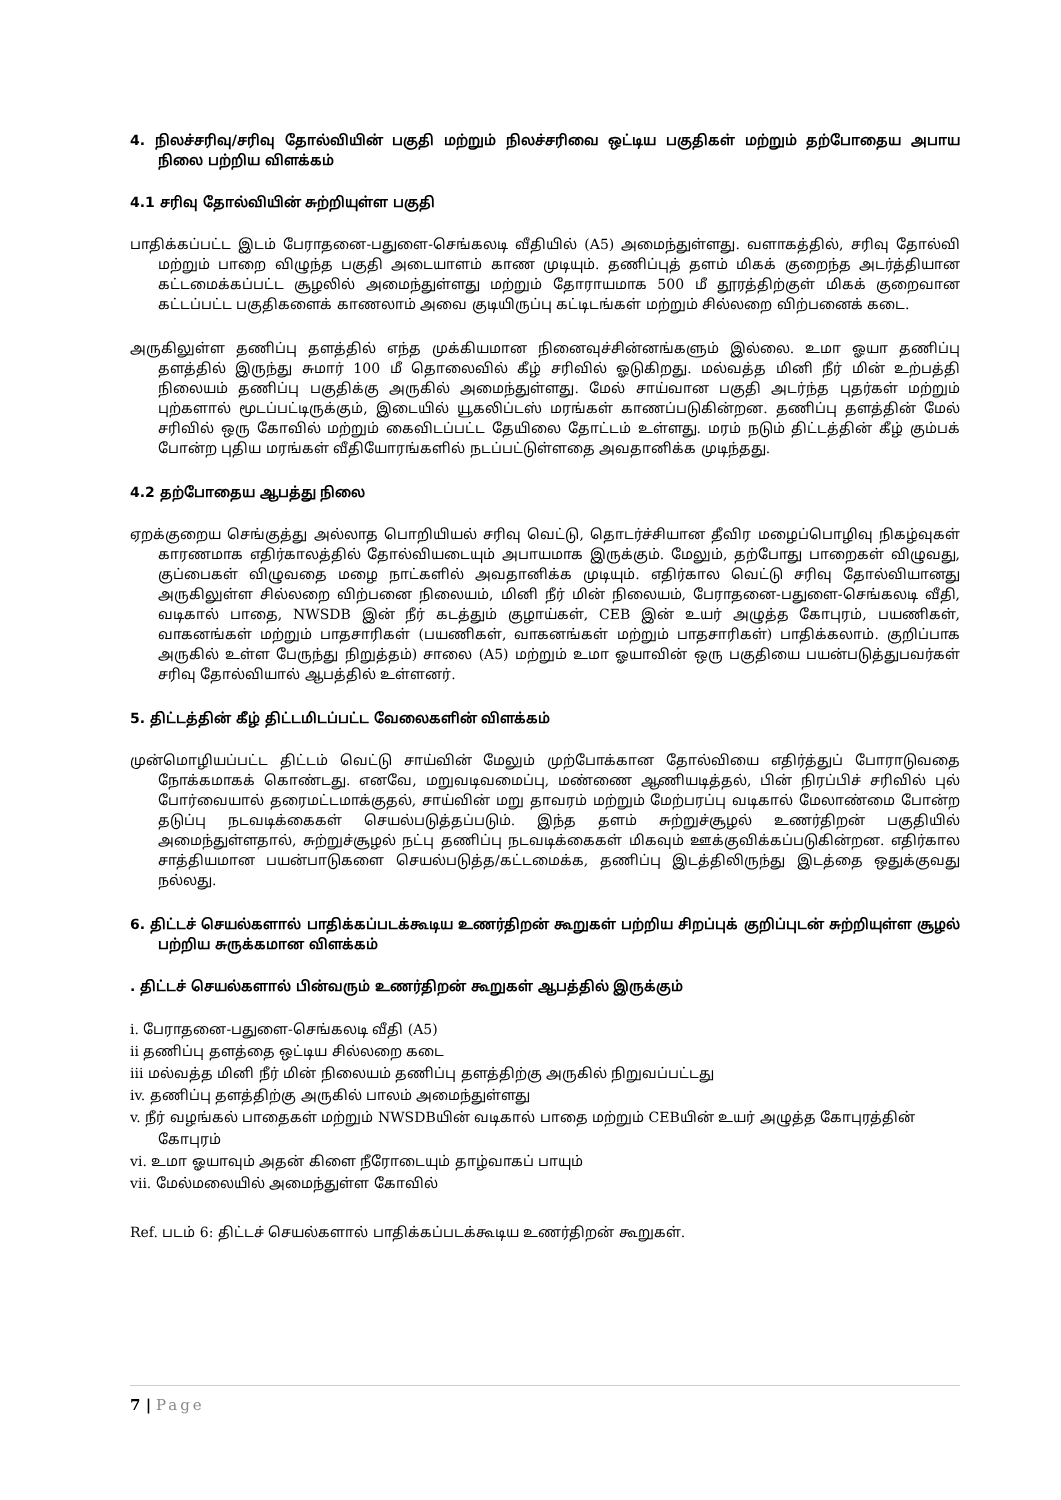4. நிலச்சரிவு/சரிவு தோல்வியின் பகுதி மற்றும் நிலச்சரிவை ஒட்டிய பகுதிகள் மற்றும் தற்போதைய அபாய நிலை பற்றிய விளக்கம்
4.1 சரிவு தோல்வியின் சுற்றியுள்ள பகுதி
பாதிக்கப்பட்ட இடம் பேராதனை-பதுளை-செங்கலடி வீதியில் (A5) அமைந்துள்ளது. வளாகத்தில், சரிவு தோல்வி மற்றும் பாறை விழுந்த பகுதி அடையாளம் காண முடியும். தணிப்புத் தளம் மிகக் குறைந்த அடர்த்தியான கட்டமைக்கப்பட்ட சூழலில் அமைந்துள்ளது மற்றும் தோராயமாக 500 மீ தூரத்திற்குள் மிகக் குறைவான கட்டப்பட்ட பகுதிகளைக் காணலாம் அவை குடியிருப்பு கட்டிடங்கள் மற்றும் சில்லறை விற்பனைக் கடை.
அருகிலுள்ள தணிப்பு தளத்தில் எந்த முக்கியமான நினைவுச்சின்னங்களும் இல்லை. உமா ஓயா தணிப்பு தளத்தில் இருந்து சுமார் 100 மீ தொலைவில் கீழ் சரிவில் ஓடுகிறது. மல்வத்த மினி நீர் மின் உற்பத்தி நிலையம் தணிப்பு பகுதிக்கு அருகில் அமைந்துள்ளது. மேல் சாய்வான பகுதி அடர்ந்த புதர்கள் மற்றும் புற்களால் மூடப்பட்டிருக்கும், இடையில் யூகலிப்டஸ் மரங்கள் காணப்படுகின்றன. தணிப்பு தளத்தின் மேல் சரிவில் ஒரு கோவில் மற்றும் கைவிடப்பட்ட தேயிலை தோட்டம் உள்ளது. மரம் நடும் திட்டத்தின் கீழ் கும்பக் போன்ற புதிய மரங்கள் வீதியோரங்களில் நடப்பட்டுள்ளதை அவதானிக்க முடிந்தது.
4.2 தற்போதைய ஆபத்து நிலை
ஏறக்குறைய செங்குத்து அல்லாத பொறியியல் சரிவு வெட்டு, தொடர்ச்சியான தீவிர மழைப்பொழிவு நிகழ்வுகள் காரணமாக எதிர்காலத்தில் தோல்வியடையும் அபாயமாக இருக்கும். மேலும், தற்போது பாறைகள் விழுவது, குப்பைகள் விழுவதை மழை நாட்களில் அவதானிக்க முடியும். எதிர்கால வெட்டு சரிவு தோல்வியானது அருகிலுள்ள சில்லறை விற்பனை நிலையம், மினி நீர் மின் நிலையம், பேராதனை-பதுளை-செங்கலடி வீதி, வடிகால் பாதை, NWSDB இன் நீர் கடத்தும் குழாய்கள், CEB இன் உயர் அழுத்த கோபுரம், பயணிகள், வாகனங்கள் மற்றும் பாதசாரிகள் (பயணிகள், வாகனங்கள் மற்றும் பாதசாரிகள்) பாதிக்கலாம். குறிப்பாக அருகில் உள்ள பேருந்து நிறுத்தம்) சாலை (A5) மற்றும் உமா ஓயாவின் ஒரு பகுதியை பயன்படுத்துபவர்கள் சரிவு தோல்வியால் ஆபத்தில் உள்ளனர்.
5. திட்டத்தின் கீழ் திட்டமிடப்பட்ட வேலைகளின் விளக்கம்
முன்மொழியப்பட்ட திட்டம் வெட்டு சாய்வின் மேலும் முற்போக்கான தோல்வியை எதிர்த்துப் போராடுவதை நோக்கமாகக் கொண்டது. எனவே, மறுவடிவமைப்பு, மண்ணை ஆணியடித்தல், பின் நிரப்பிச் சரிவில் புல் போர்வையால் தரைமட்டமாக்குதல், சாய்வின் மறு தாவரம் மற்றும் மேற்பரப்பு வடிகால் மேலாண்மை போன்ற தடுப்பு நடவடிக்கைகள் செயல்படுத்தப்படும். இந்த தளம் சுற்றுச்சூழல் உணர்திறன் பகுதியில் அமைந்துள்ளதால், சுற்றுச்சூழல் நட்பு தணிப்பு நடவடிக்கைகள் மிகவும் ஊக்குவிக்கப்படுகின்றன. எதிர்கால சாத்தியமான பயன்பாடுகளை செயல்படுத்த/கட்டமைக்க, தணிப்பு இடத்திலிருந்து இடத்தை ஒதுக்குவது நல்லது.
6. திட்டச் செயல்களால் பாதிக்கப்படக்கூடிய உணர்திறன் கூறுகள் பற்றிய சிறப்புக் குறிப்புடன் சுற்றியுள்ள சூழல் பற்றிய சுருக்கமான விளக்கம்
. திட்டச் செயல்களால் பின்வரும் உணர்திறன் கூறுகள் ஆபத்தில் இருக்கும்
i. பேராதனை-பதுளை-செங்கலடி வீதி (A5)
ii தணிப்பு தளத்தை ஒட்டிய சில்லறை கடை
iii மல்வத்த மினி நீர் மின் நிலையம் தணிப்பு தளத்திற்கு அருகில் நிறுவப்பட்டது
iv. தணிப்பு தளத்திற்கு அருகில் பாலம் அமைந்துள்ளது
v. நீர் வழங்கல் பாதைகள் மற்றும் NWSDBயின் வடிகால் பாதை மற்றும் CEBயின் உயர் அழுத்த கோபுரத்தின் கோபுரம்
vi. உமா ஓயாவும் அதன் கிளை நீரோடையும் தாழ்வாகப் பாயும்
vii. மேல்மலையில் அமைந்துள்ள கோவில்
Ref. படம் 6: திட்டச் செயல்களால் பாதிக்கப்படக்கூடிய உணர்திறன் கூறுகள்.
7 | Page